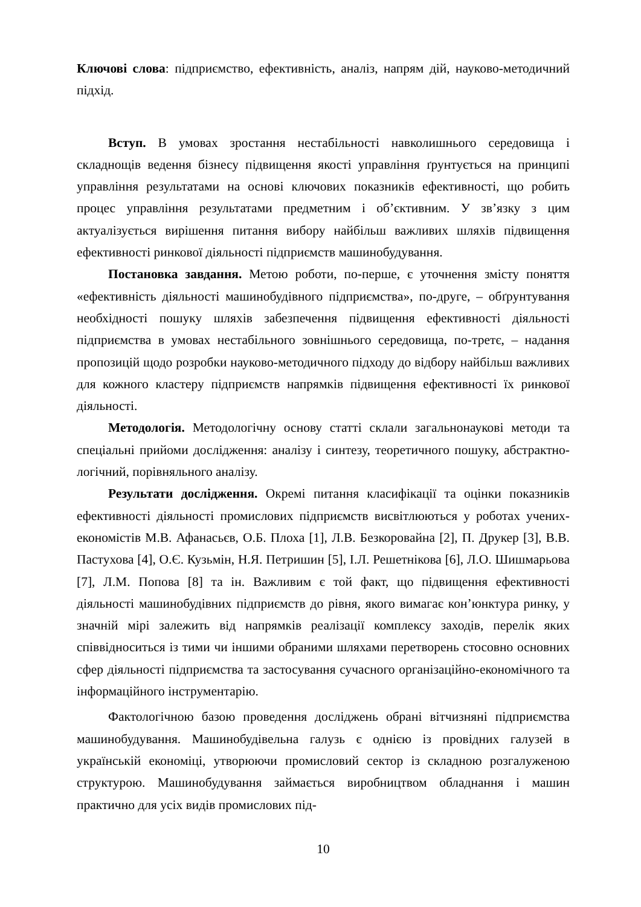Ключові слова: підприємство, ефективність, аналіз, напрям дій, науково-методичний підхід.
Вступ. В умовах зростання нестабільності навколишнього середовища і складнощів ведення бізнесу підвищення якості управління ґрунтується на принципі управління результатами на основі ключових показників ефективності, що робить процес управління результатами предметним і об’єктивним. У зв’язку з цим актуалізується вирішення питання вибору найбільш важливих шляхів підвищення ефективності ринкової діяльності підприємств машинобудування.
Постановка завдання. Метою роботи, по-перше, є уточнення змісту поняття «ефективність діяльності машинобудівного підприємства», по-друге, – обґрунтування необхідності пошуку шляхів забезпечення підвищення ефективності діяльності підприємства в умовах нестабільного зовнішнього середовища, по-третє, – надання пропозицій щодо розробки науково-методичного підходу до відбору найбільш важливих для кожного кластеру підприємств напрямків підвищення ефективності їх ринкової діяльності.
Методологія. Методологічну основу статті склали загальнонаукові методи та спеціальні прийоми дослідження: аналізу і синтезу, теоретичного пошуку, абстрактно-логічний, порівняльного аналізу.
Результати дослідження. Окремі питання класифікації та оцінки показників ефективності діяльності промислових підприємств висвітлюються у роботах учених-економістів М.В. Афанасьєв, О.Б. Плоха [1], Л.В. Безкоровайна [2], П. Друкер [3], В.В. Пастухова [4], О.Є. Кузьмін, Н.Я. Петришин [5], І.Л. Решетнікова [6], Л.О. Шишмарьова [7], Л.М. Попова [8] та ін. Важливим є той факт, що підвищення ефективності діяльності машинобудівних підприємств до рівня, якого вимагає кон’юнктура ринку, у значній мірі залежить від напрямків реалізації комплексу заходів, перелік яких співвідноситься із тими чи іншими обраними шляхами перетворень стосовно основних сфер діяльності підприємства та застосування сучасного організаційно-економічного та інформаційного інструментарію.
Фактологічною базою проведення досліджень обрані вітчизняні підприємства машинобудування. Машинобудівельна галузь є однією із провідних галузей в українській економіці, утворюючи промисловий сектор із складною розгалуженою структурою. Машинобудування займається виробництвом обладнання і машин практично для усіх видів промислових під-
10